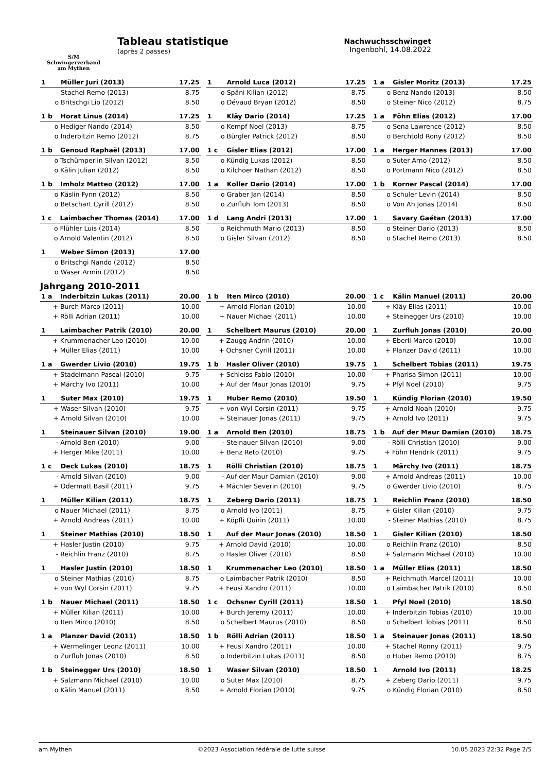S/M
Schwingerverband
am Mythen
Tableau statistique
(après 2 passes)
Nachwuchsschwinget
Ingenbohl, 14.08.2022
| 1 | | Müller Juri (2013) | 17.25 |
| | - | Stachel Remo (2013) | 8.75 |
| | o | Britschgi Lio (2012) | 8.50 |
| 1 | | Arnold Luca (2012) | 17.25 |
| | o | Späni Kilian (2012) | 8.75 |
| | o | Dévaud Bryan (2012) | 8.50 |
| 1 a | | Gisler Moritz (2013) | 17.25 |
| | o | Benz Nando (2013) | 8.50 |
| | o | Steiner Nico (2012) | 8.75 |
| 1 b | | Horat Linus (2014) | 17.25 |
| | o | Hediger Nando (2014) | 8.50 |
| | o | Inderbitzin Remo (2012) | 8.75 |
| 1 | | Kläy Dario (2014) | 17.25 |
| | o | Kempf Noel (2013) | 8.75 |
| | o | Bürgler Patrick (2012) | 8.50 |
| 1 a | | Föhn Elias (2012) | 17.00 |
| | o | Sena Lawrence (2012) | 8.50 |
| | o | Berchtold Rony (2012) | 8.50 |
| 1 b | | Genoud Raphaël (2013) | 17.00 |
| | o | Tschümperlin Silvan (2012) | 8.50 |
| | o | Kälin Julian (2012) | 8.50 |
| 1 c | | Gisler Elias (2012) | 17.00 |
| | o | Kündig Lukas (2012) | 8.50 |
| | o | Kilchoer Nathan (2012) | 8.50 |
| 1 a | | Herger Hannes (2013) | 17.00 |
| | o | Suter Arno (2012) | 8.50 |
| | o | Portmann Nico (2012) | 8.50 |
| 1 b | | Imholz Matteo (2012) | 17.00 |
| | o | Käslin Fynn (2012) | 8.50 |
| | o | Betschart Cyrill (2012) | 8.50 |
| 1 a | | Koller Dario (2014) | 17.00 |
| | o | Graber Jan (2014) | 8.50 |
| | o | Zurfluh Tom (2013) | 8.50 |
| 1 b | | Korner Pascal (2014) | 17.00 |
| | o | Schuler Levin (2014) | 8.50 |
| | o | Von Ah Jonas (2014) | 8.50 |
| 1 c | | Laimbacher Thomas (2014) | 17.00 |
| | o | Flühler Luis (2014) | 8.50 |
| | o | Arnold Valentin (2012) | 8.50 |
| 1 d | | Lang Andri (2013) | 17.00 |
| | o | Reichmuth Mario (2013) | 8.50 |
| | o | Gisler Silvan (2012) | 8.50 |
| 1 | | Savary Gaétan (2013) | 17.00 |
| | o | Steiner Dario (2013) | 8.50 |
| | o | Stachel Remo (2013) | 8.50 |
| 1 | | Weber Simon (2013) | 17.00 |
| | o | Britschgi Nando (2012) | 8.50 |
| | o | Waser Armin (2012) | 8.50 |
Jahrgang 2010-2011
| 1 a | | Inderbitzin Lukas (2011) | 20.00 |
| | + | Burch Marco (2011) | 10.00 |
| | + | Rölli Adrian (2011) | 10.00 |
| 1 b | | Iten Mirco (2010) | 20.00 |
| | + | Arnold Florian (2010) | 10.00 |
| | + | Nauer Michael (2011) | 10.00 |
| 1 c | | Kälin Manuel (2011) | 20.00 |
| | + | Kläy Elias (2011) | 10.00 |
| | + | Steinegger Urs (2010) | 10.00 |
| 1 | | Laimbacher Patrik (2010) | 20.00 |
| | + | Krummenacher Leo (2010) | 10.00 |
| | + | Müller Elias (2011) | 10.00 |
| 1 | | Schelbert Maurus (2010) | 20.00 |
| | + | Zaugg Andrin (2010) | 10.00 |
| | + | Ochsner Cyrill (2011) | 10.00 |
| 1 | | Zurfluh Jonas (2010) | 20.00 |
| | + | Eberli Marco (2010) | 10.00 |
| | + | Planzer David (2011) | 10.00 |
| 1 a | | Gwerder Livio (2010) | 19.75 |
| | + | Stadelmann Pascal (2010) | 9.75 |
| | + | Märchy Ivo (2011) | 10.00 |
| 1 b | | Hasler Oliver (2010) | 19.75 |
| | + | Schleiss Fabio (2010) | 10.00 |
| | + | Auf der Maur Jonas (2010) | 9.75 |
| 1 | | Schelbert Tobias (2011) | 19.75 |
| | + | Pharisa Simon (2011) | 10.00 |
| | + | Pfyl Noel (2010) | 9.75 |
| 1 | | Suter Max (2010) | 19.75 |
| | + | Waser Silvan (2010) | 9.75 |
| | + | Arnold Silvan (2010) | 10.00 |
| 1 | | Huber Remo (2010) | 19.50 |
| | + | von Wyl Corsin (2011) | 9.75 |
| | + | Steinauer Jonas (2011) | 9.75 |
| 1 | | Kündig Florian (2010) | 19.50 |
| | + | Arnold Noah (2010) | 9.75 |
| | + | Arnold Ivo (2011) | 9.75 |
| 1 | | Steinauer Silvan (2010) | 19.00 |
| | - | Arnold Ben (2010) | 9.00 |
| | + | Herger Mike (2011) | 10.00 |
| 1 a | | Arnold Ben (2010) | 18.75 |
| | - | Steinauer Silvan (2010) | 9.00 |
| | + | Benz Reto (2010) | 9.75 |
| 1 b | | Auf der Maur Damian (2010) | 18.75 |
| | - | Rölli Christian (2010) | 9.00 |
| | + | Föhn Hendrik (2011) | 9.75 |
| 1 c | | Deck Lukas (2010) | 18.75 |
| | - | Arnold Silvan (2010) | 9.00 |
| | + | Odermatt Basil (2011) | 9.75 |
| 1 | | Rölli Christian (2010) | 18.75 |
| | - | Auf der Maur Damian (2010) | 9.00 |
| | + | Mächler Severin (2010) | 9.75 |
| 1 | | Märchy Ivo (2011) | 18.75 |
| | + | Arnold Andreas (2011) | 10.00 |
| | o | Gwerder Livio (2010) | 8.75 |
| 1 | | Müller Kilian (2011) | 18.75 |
| | o | Nauer Michael (2011) | 8.75 |
| | + | Arnold Andreas (2011) | 10.00 |
| 1 | | Zeberg Dario (2011) | 18.75 |
| | o | Arnold Ivo (2011) | 8.75 |
| | + | Köpfli Quirin (2011) | 10.00 |
| 1 | | Reichlin Franz (2010) | 18.50 |
| | + | Gisler Kilian (2010) | 9.75 |
| | - | Steiner Mathias (2010) | 8.75 |
| 1 | | Steiner Mathias (2010) | 18.50 |
| | + | Hasler Justin (2010) | 9.75 |
| | - | Reichlin Franz (2010) | 8.75 |
| 1 | | Auf der Maur Jonas (2010) | 18.50 |
| | + | Arnold David (2010) | 10.00 |
| | o | Hasler Oliver (2010) | 8.50 |
| 1 | | Gisler Kilian (2010) | 18.50 |
| | o | Reichlin Franz (2010) | 8.50 |
| | + | Salzmann Michael (2010) | 10.00 |
| 1 | | Hasler Justin (2010) | 18.50 |
| | o | Steiner Mathias (2010) | 8.75 |
| | + | von Wyl Corsin (2011) | 9.75 |
| 1 | | Krummenacher Leo (2010) | 18.50 |
| | o | Laimbacher Patrik (2010) | 8.50 |
| | + | Feusi Xandro (2011) | 10.00 |
| 1 a | | Müller Elias (2011) | 18.50 |
| | + | Reichmuth Marcel (2011) | 10.00 |
| | o | Laimbacher Patrik (2010) | 8.50 |
| 1 b | | Nauer Michael (2011) | 18.50 |
| | + | Müller Kilian (2011) | 10.00 |
| | o | Iten Mirco (2010) | 8.50 |
| 1 c | | Ochsner Cyrill (2011) | 18.50 |
| | + | Burch Jeremy (2011) | 10.00 |
| | o | Schelbert Maurus (2010) | 8.50 |
| 1 | | Pfyl Noel (2010) | 18.50 |
| | + | Inderbitzin Tobias (2010) | 10.00 |
| | o | Schelbert Tobias (2011) | 8.50 |
| 1 a | | Planzer David (2011) | 18.50 |
| | + | Wermelinger Leonz (2011) | 10.00 |
| | o | Zurfluh Jonas (2010) | 8.50 |
| 1 b | | Rölli Adrian (2011) | 18.50 |
| | + | Feusi Xandro (2011) | 10.00 |
| | o | Inderbitzin Lukas (2011) | 8.50 |
| 1 a | | Steinauer Jonas (2011) | 18.50 |
| | + | Stachel Ronny (2011) | 9.75 |
| | o | Huber Remo (2010) | 8.75 |
| 1 b | | Steinegger Urs (2010) | 18.50 |
| | + | Salzmann Michael (2010) | 10.00 |
| | o | Kälin Manuel (2011) | 8.50 |
| 1 | | Waser Silvan (2010) | 18.50 |
| | o | Suter Max (2010) | 8.75 |
| | + | Arnold Florian (2010) | 9.75 |
| 1 | | Arnold Ivo (2011) | 18.25 |
| | + | Zeberg Dario (2011) | 9.75 |
| | o | Kündig Florian (2010) | 8.50 |
am Mythen ©2023 Association fédérale de lutte suisse 10.05.2023 22:32 Page 2/5